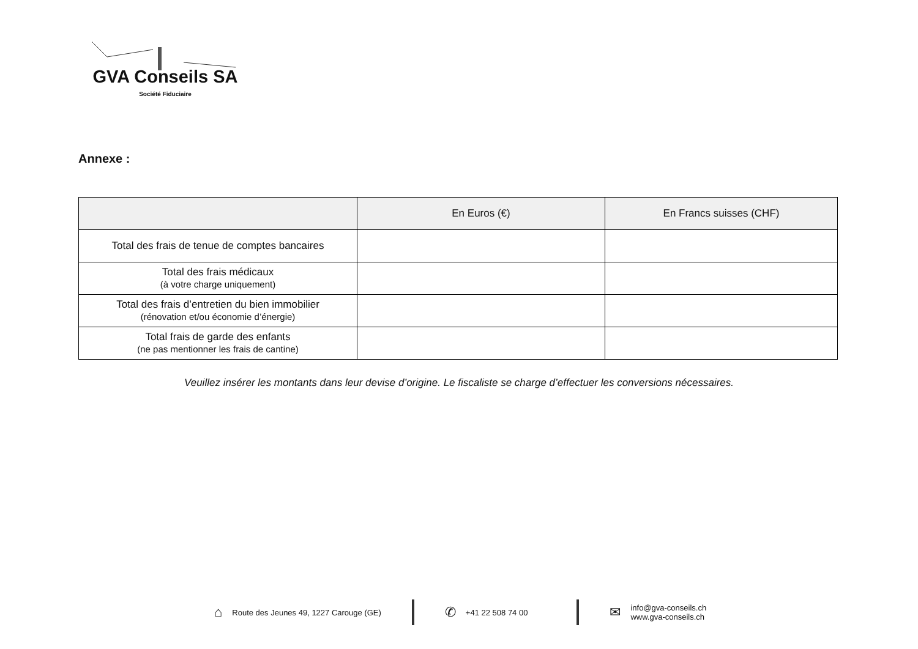GVA Conseils SA
Société Fiduciaire
Annexe :
| | En Euros (€) | En Francs suisses (CHF) |
| --- | --- | --- |
| Total des frais de tenue de comptes bancaires | | |
| Total des frais médicaux (à votre charge uniquement) | | |
| Total des frais d’entretien du bien immobilier (rénovation et/ou économie d’énergie) | | |
| Total frais de garde des enfants (ne pas mentionner les frais de cantine) | | |
Veuillez insérer les montants dans leur devise d’origine. Le fiscaliste se charge d’effectuer les conversions nécessaires.
⌂ Route des Jeunes 49, 1227 Carouge (GE)
✆ +41 22 508 74 00
✉ info@gva-conseils.ch
www.gva-conseils.ch